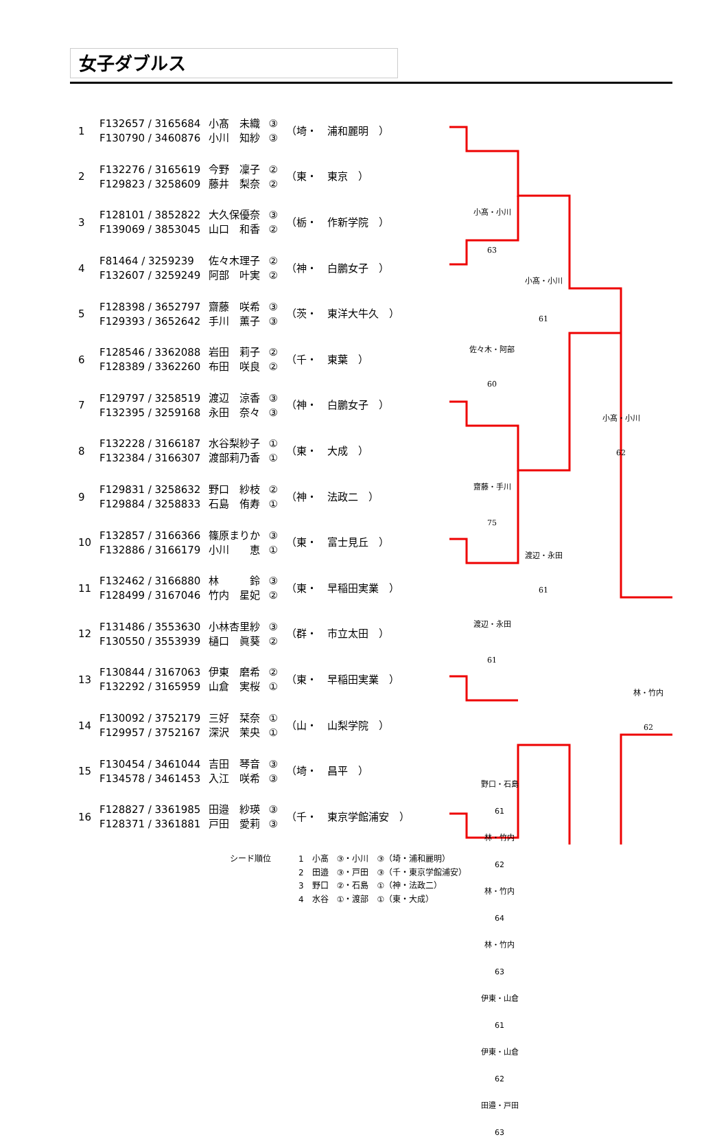女子ダブルス
| 1 | F132657 / 3165684 F130790 / 3460876 | 小髙 未織 小川 知紗 | ③ ③ | （埼・ 浦和麗明 ） |
| 2 | F132276 / 3165619 F129823 / 3258609 | 今野 凜子 藤井 梨奈 | ② ② | （東・ 東京 ） |
| 3 | F128101 / 3852822 F139069 / 3853045 | 大久保優奈 山口 和香 | ③ ② | （栃・ 作新学院 ） |
| 4 | F81464 / 3259239 F132607 / 3259249 | 佐々木理子 阿部 叶実 | ② ② | （神・ 白鵬女子 ） |
| 5 | F128398 / 3652797 F129393 / 3652642 | 齋藤 咲希 手川 薫子 | ③ ③ | （茨・ 東洋大牛久 ） |
| 6 | F128546 / 3362088 F128389 / 3362260 | 岩田 莉子 布田 咲良 | ② ② | （千・ 東葉 ） |
| 7 | F129797 / 3258519 F132395 / 3259168 | 渡辺 涼香 永田 奈々 | ③ ③ | （神・ 白鵬女子 ） |
| 8 | F132228 / 3166187 F132384 / 3166307 | 水谷梨紗子 渡部莉乃香 | ① ① | （東・ 大成 ） |
| 9 | F129831 / 3258632 F129884 / 3258833 | 野口 紗枝 石島 侑寿 | ② ① | （神・ 法政二 ） |
| 10 | F132857 / 3166366 F132886 / 3166179 | 篠原まりか 小川 恵 | ③ ① | （東・ 富士見丘 ） |
| 11 | F132462 / 3166880 F128499 / 3167046 | 林 鈴 竹内 星妃 | ③ ② | （東・ 早稲田実業 ） |
| 12 | F131486 / 3553630 F130550 / 3553939 | 小林杏里紗 樋口 眞葵 | ③ ② | （群・ 市立太田 ） |
| 13 | F130844 / 3167063 F132292 / 3165959 | 伊東 磨希 山倉 実桜 | ② ① | （東・ 早稲田実業 ） |
| 14 | F130092 / 3752179 F129957 / 3752167 | 三好 栞奈 深沢 茉央 | ① ① | （山・ 山梨学院 ） |
| 15 | F130454 / 3461044 F134578 / 3461453 | 吉田 琴音 入江 咲希 | ③ ③ | （埼・ 昌平 ） |
| 16 | F128827 / 3361985 F128371 / 3361881 | 田邉 紗瑛 戸田 愛莉 | ③ ③ | （千・ 東京学館浦安 ） |
小髙・小川
63
佐々木・阿部
60
小髙・小川
61
小髙・小川
62
齋藤・手川
75
渡辺・永田
61
渡辺・永田
61
林・竹内
62
野口・石島
61
林・竹内
62
林・竹内
64
林・竹内
63
伊東・山倉
61
伊東・山倉
62
田邉・戸田
63
シード順位 1　小髙　③・小川　③（埼・浦和麗明）
2　田邉　③・戸田　③（千・東京学館浦安）
3　野口　②・石島　①（神・法政二）
4　水谷　①・渡部　①（東・大成）